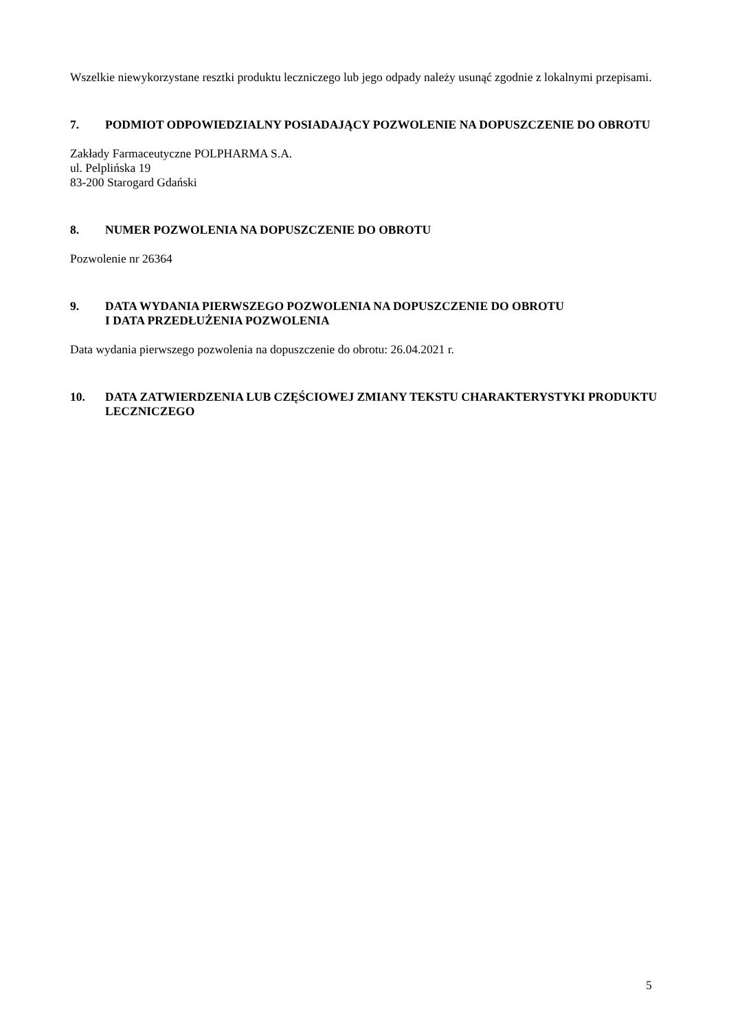Wszelkie niewykorzystane resztki produktu leczniczego lub jego odpady należy usunąć zgodnie z lokalnymi przepisami.
7. PODMIOT ODPOWIEDZIALNY POSIADAJĄCY POZWOLENIE NA DOPUSZCZENIE DO OBROTU
Zakłady Farmaceutyczne POLPHARMA S.A.
ul. Pelplińska 19
83-200 Starogard Gdański
8. NUMER POZWOLENIA NA DOPUSZCZENIE DO OBROTU
Pozwolenie nr 26364
9. DATA WYDANIA PIERWSZEGO POZWOLENIA NA DOPUSZCZENIE DO OBROTU
I DATA PRZEDŁUŻENIA POZWOLENIA
Data wydania pierwszego pozwolenia na dopuszczenie do obrotu: 26.04.2021 r.
10. DATA ZATWIERDZENIA LUB CZĘŚCIOWEJ ZMIANY TEKSTU CHARAKTERYSTYKI PRODUKTU LECZNICZEGO
5